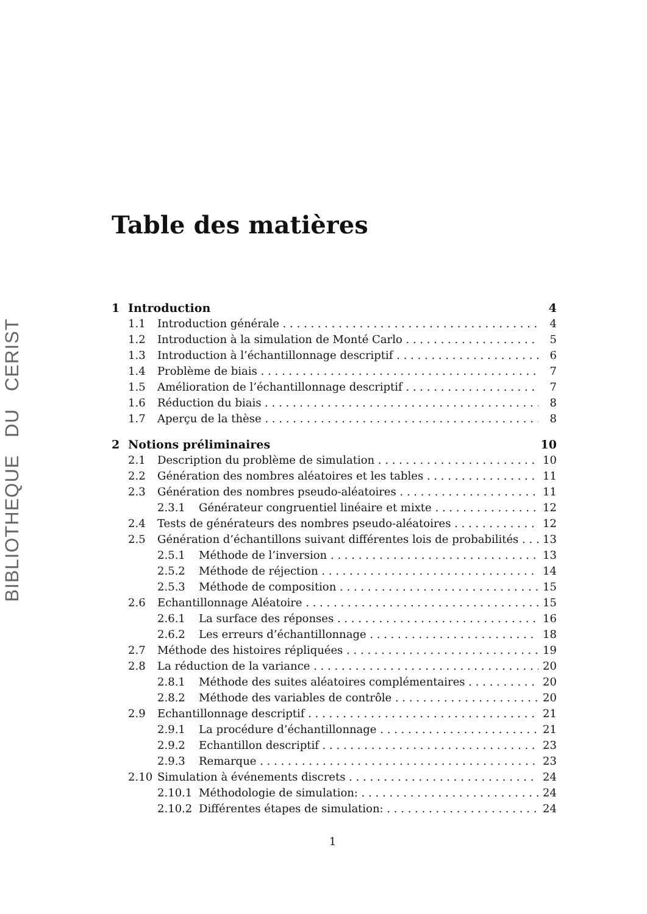BIBLIOTHEQUE DU CERIST
Table des matières
1 Introduction 4
1.1 Introduction générale 4
1.2 Introduction à la simulation de Monté Carlo 5
1.3 Introduction à l’échantillonnage descriptif 6
1.4 Problème de biais 7
1.5 Amélioration de l’échantillonnage descriptif 7
1.6 Réduction du biais 8
1.7 Aperçu de la thèse 8
2 Notions préliminaires 10
2.1 Description du problème de simulation 10
2.2 Génération des nombres aléatoires et les tables 11
2.3 Génération des nombres pseudo-aléatoires 11
2.3.1 Générateur congruentiel linéaire et mixte 12
2.4 Tests de générateurs des nombres pseudo-aléatoires 12
2.5 Génération d’échantillons suivant différentes lois de probabilités 13
2.5.1 Méthode de l’inversion 13
2.5.2 Méthode de réjection 14
2.5.3 Méthode de composition 15
2.6 Echantillonnage Aléatoire 15
2.6.1 La surface des réponses 16
2.6.2 Les erreurs d’échantillonnage 18
2.7 Méthode des histoires répliquées 19
2.8 La réduction de la variance 20
2.8.1 Méthode des suites aléatoires complémentaires 20
2.8.2 Méthode des variables de contrôle 20
2.9 Echantillonnage descriptif 21
2.9.1 La procédure d’échantillonnage 21
2.9.2 Echantillon descriptif 23
2.9.3 Remarque 23
2.10 Simulation à événements discrets 24
2.10.1 Méthodologie de simulation: 24
2.10.2 Différentes étapes de simulation: 24
1